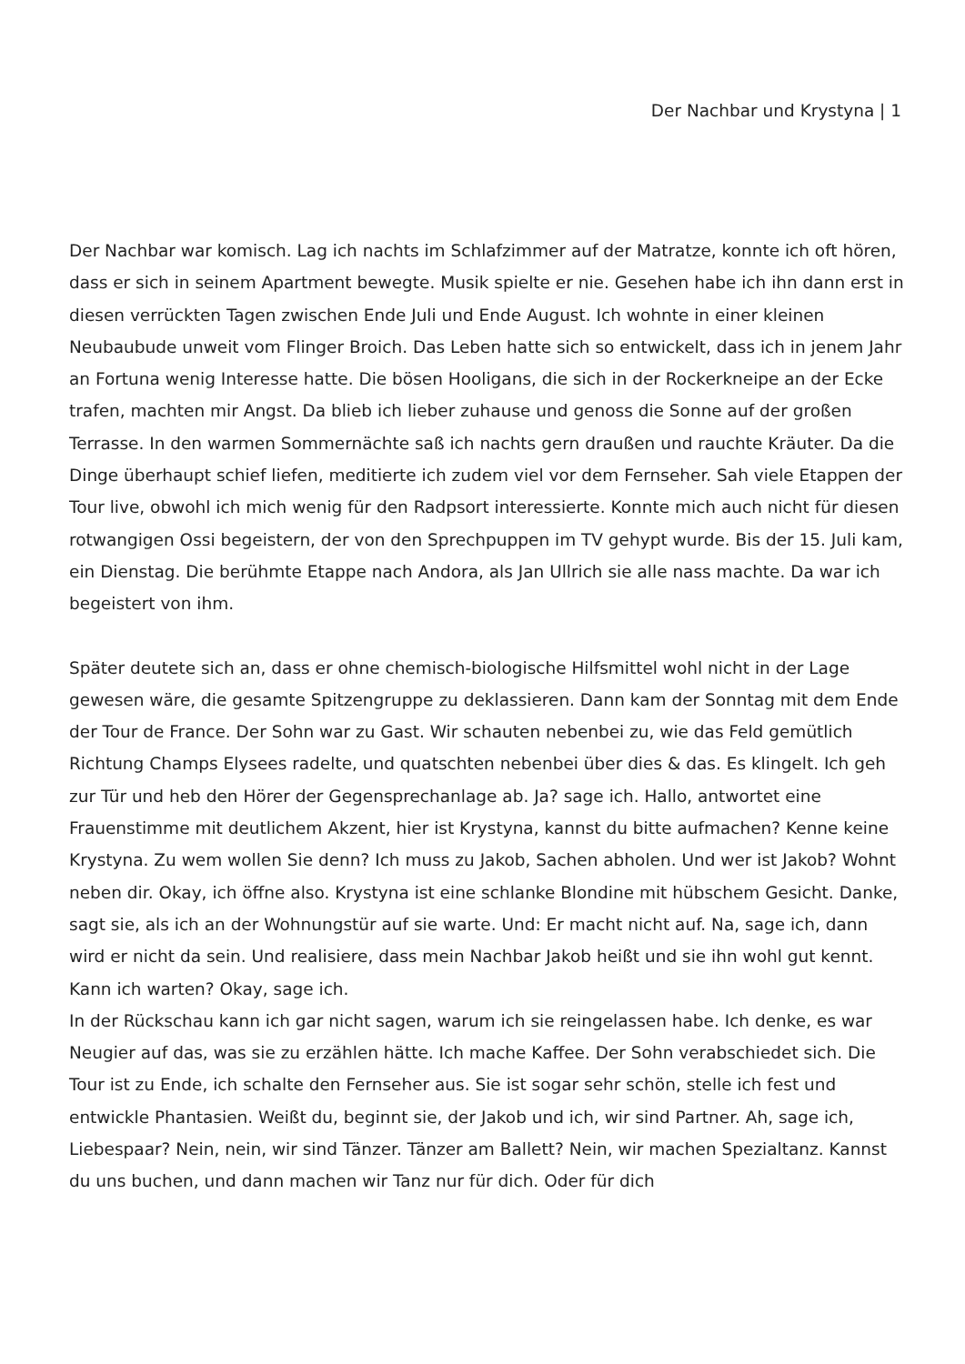Der Nachbar und Krystyna | 1
Der Nachbar war komisch. Lag ich nachts im Schlafzimmer auf der Matratze, konnte ich oft hören, dass er sich in seinem Apartment bewegte. Musik spielte er nie. Gesehen habe ich ihn dann erst in diesen verrückten Tagen zwischen Ende Juli und Ende August. Ich wohnte in einer kleinen Neubaubude unweit vom Flinger Broich. Das Leben hatte sich so entwickelt, dass ich in jenem Jahr an Fortuna wenig Interesse hatte. Die bösen Hooligans, die sich in der Rockerkneipe an der Ecke trafen, machten mir Angst. Da blieb ich lieber zuhause und genoss die Sonne auf der großen Terrasse. In den warmen Sommernächte saß ich nachts gern draußen und rauchte Kräuter. Da die Dinge überhaupt schief liefen, meditierte ich zudem viel vor dem Fernseher. Sah viele Etappen der Tour live, obwohl ich mich wenig für den Radpsort interessierte. Konnte mich auch nicht für diesen rotwangigen Ossi begeistern, der von den Sprechpuppen im TV gehypt wurde. Bis der 15. Juli kam, ein Dienstag. Die berühmte Etappe nach Andora, als Jan Ullrich sie alle nass machte. Da war ich begeistert von ihm.
Später deutete sich an, dass er ohne chemisch-biologische Hilfsmittel wohl nicht in der Lage gewesen wäre, die gesamte Spitzengruppe zu deklassieren. Dann kam der Sonntag mit dem Ende der Tour de France. Der Sohn war zu Gast. Wir schauten nebenbei zu, wie das Feld gemütlich Richtung Champs Elysees radelte, und quatschten nebenbei über dies & das. Es klingelt. Ich geh zur Tür und heb den Hörer der Gegensprechanlage ab. Ja? sage ich. Hallo, antwortet eine Frauenstimme mit deutlichem Akzent, hier ist Krystyna, kannst du bitte aufmachen? Kenne keine Krystyna. Zu wem wollen Sie denn? Ich muss zu Jakob, Sachen abholen. Und wer ist Jakob? Wohnt neben dir. Okay, ich öffne also. Krystyna ist eine schlanke Blondine mit hübschem Gesicht. Danke, sagt sie, als ich an der Wohnungstür auf sie warte. Und: Er macht nicht auf. Na, sage ich, dann wird er nicht da sein. Und realisiere, dass mein Nachbar Jakob heißt und sie ihn wohl gut kennt. Kann ich warten? Okay, sage ich.
In der Rückschau kann ich gar nicht sagen, warum ich sie reingelassen habe. Ich denke, es war Neugier auf das, was sie zu erzählen hätte. Ich mache Kaffee. Der Sohn verabschiedet sich. Die Tour ist zu Ende, ich schalte den Fernseher aus. Sie ist sogar sehr schön, stelle ich fest und entwickle Phantasien. Weißt du, beginnt sie, der Jakob und ich, wir sind Partner. Ah, sage ich, Liebespaar? Nein, nein, wir sind Tänzer. Tänzer am Ballett? Nein, wir machen Spezialtanz. Kannst du uns buchen, und dann machen wir Tanz nur für dich. Oder für dich